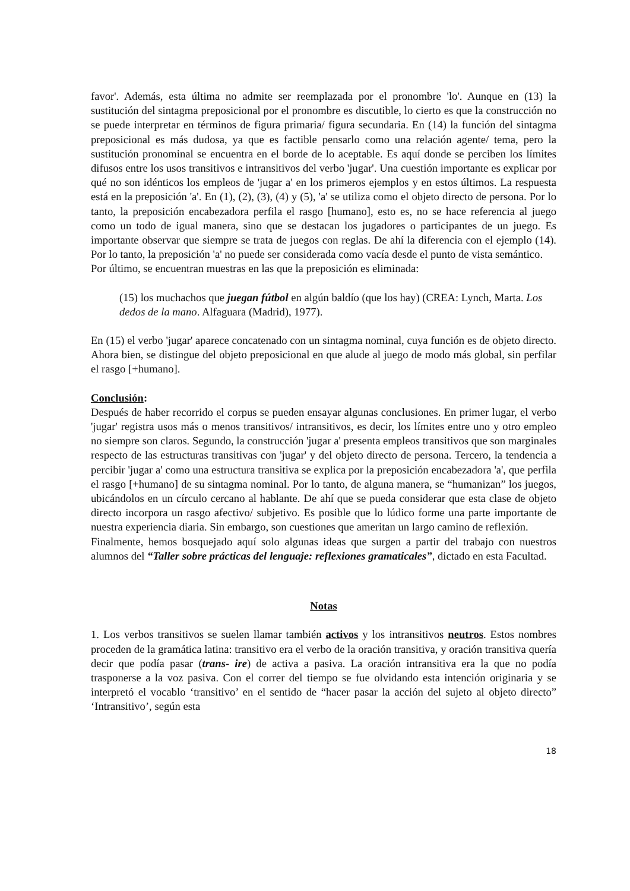favor'. Además, esta última no admite ser reemplazada por el pronombre 'lo'. Aunque en (13) la sustitución del sintagma preposicional por el pronombre es discutible, lo cierto es que la construcción no se puede interpretar en términos de figura primaria/ figura secundaria. En (14) la función del sintagma preposicional es más dudosa, ya que es factible pensarlo como una relación agente/ tema, pero la sustitución pronominal se encuentra en el borde de lo aceptable. Es aquí donde se perciben los límites difusos entre los usos transitivos e intransitivos del verbo 'jugar'. Una cuestión importante es explicar por qué no son idénticos los empleos de 'jugar a' en los primeros ejemplos y en estos últimos. La respuesta está en la preposición 'a'. En (1), (2), (3), (4) y (5), 'a' se utiliza como el objeto directo de persona. Por lo tanto, la preposición encabezadora perfila el rasgo [humano], esto es, no se hace referencia al juego como un todo de igual manera, sino que se destacan los jugadores o participantes de un juego. Es importante observar que siempre se trata de juegos con reglas. De ahí la diferencia con el ejemplo (14). Por lo tanto, la preposición 'a' no puede ser considerada como vacía desde el punto de vista semántico.
Por último, se encuentran muestras en las que la preposición es eliminada:
(15) los muchachos que juegan fútbol en algún baldío (que los hay) (CREA: Lynch, Marta. Los dedos de la mano. Alfaguara (Madrid), 1977).
En (15) el verbo 'jugar' aparece concatenado con un sintagma nominal, cuya función es de objeto directo. Ahora bien, se distingue del objeto preposicional en que alude al juego de modo más global, sin perfilar el rasgo [+humano].
Conclusión:
Después de haber recorrido el corpus se pueden ensayar algunas conclusiones. En primer lugar, el verbo 'jugar' registra usos más o menos transitivos/ intransitivos, es decir, los límites entre uno y otro empleo no siempre son claros. Segundo, la construcción 'jugar a' presenta empleos transitivos que son marginales respecto de las estructuras transitivas con 'jugar' y del objeto directo de persona. Tercero, la tendencia a percibir 'jugar a' como una estructura transitiva se explica por la preposición encabezadora 'a', que perfila el rasgo [+humano] de su sintagma nominal. Por lo tanto, de alguna manera, se “humanizan” los juegos, ubicándolos en un círculo cercano al hablante. De ahí que se pueda considerar que esta clase de objeto directo incorpora un rasgo afectivo/ subjetivo. Es posible que lo lúdico forme una parte importante de nuestra experiencia diaria. Sin embargo, son cuestiones que ameritan un largo camino de reflexión.
Finalmente, hemos bosquejado aquí solo algunas ideas que surgen a partir del trabajo con nuestros alumnos del “Taller sobre prácticas del lenguaje: reflexiones gramaticales”, dictado en esta Facultad.
Notas
1. Los verbos transitivos se suelen llamar también activos y los intransitivos neutros. Estos nombres proceden de la gramática latina: transitivo era el verbo de la oración transitiva, y oración transitiva quería decir que podía pasar (trans- ire) de activa a pasiva. La oración intransitiva era la que no podía trasponerse a la voz pasiva. Con el correr del tiempo se fue olvidando esta intención originaria y se interpretó el vocablo ‘transitivo’ en el sentido de “hacer pasar la acción del sujeto al objeto directo” ‘Intransitivo’, según esta
18